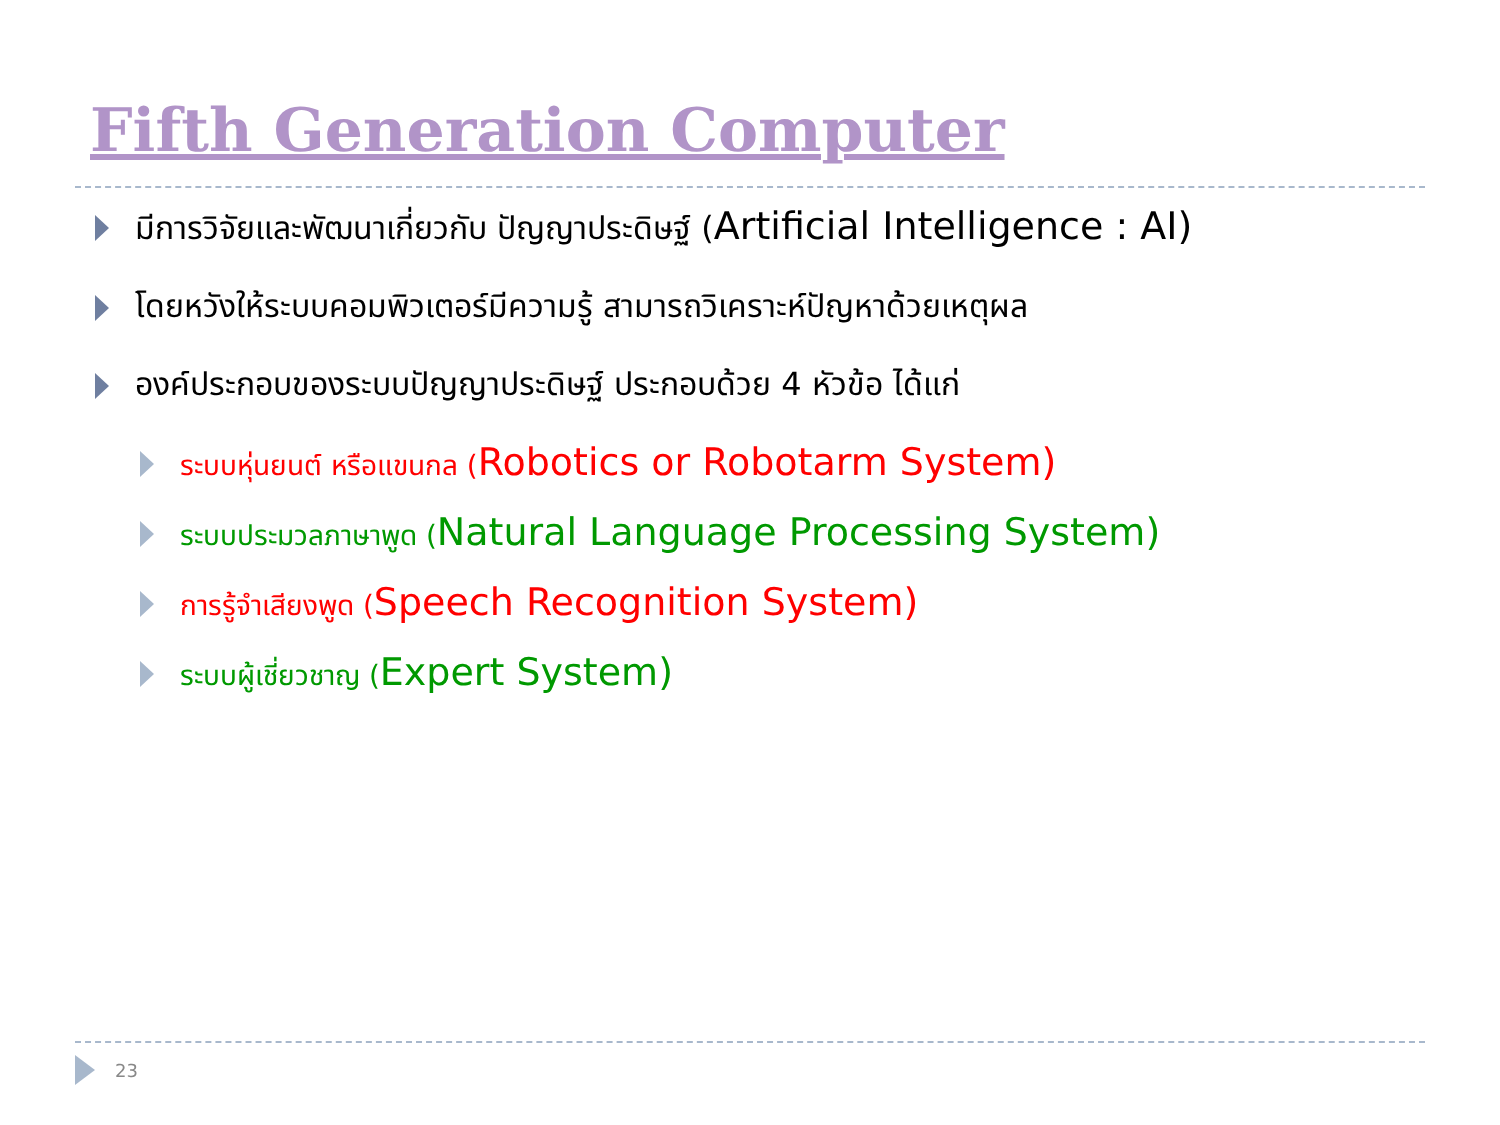Fifth Generation Computer
มีการวิจัยและพัฒนาเกี่ยวกับ ปัญญาประดิษฐ์ (Artificial Intelligence : AI)
โดยหวังให้ระบบคอมพิวเตอร์มีความรู้ สามารถวิเคราะห์ปัญหาด้วยเหตุผล
องค์ประกอบของระบบปัญญาประดิษฐ์ ประกอบด้วย 4 หัวข้อ ได้แก่
ระบบหุ่นยนต์ หรือแขนกล (Robotics or Robotarm System)
ระบบประมวลภาษาพูด (Natural Language Processing System)
การรู้จำเสียงพูด (Speech Recognition System)
ระบบผู้เชี่ยวชาญ (Expert System)
23